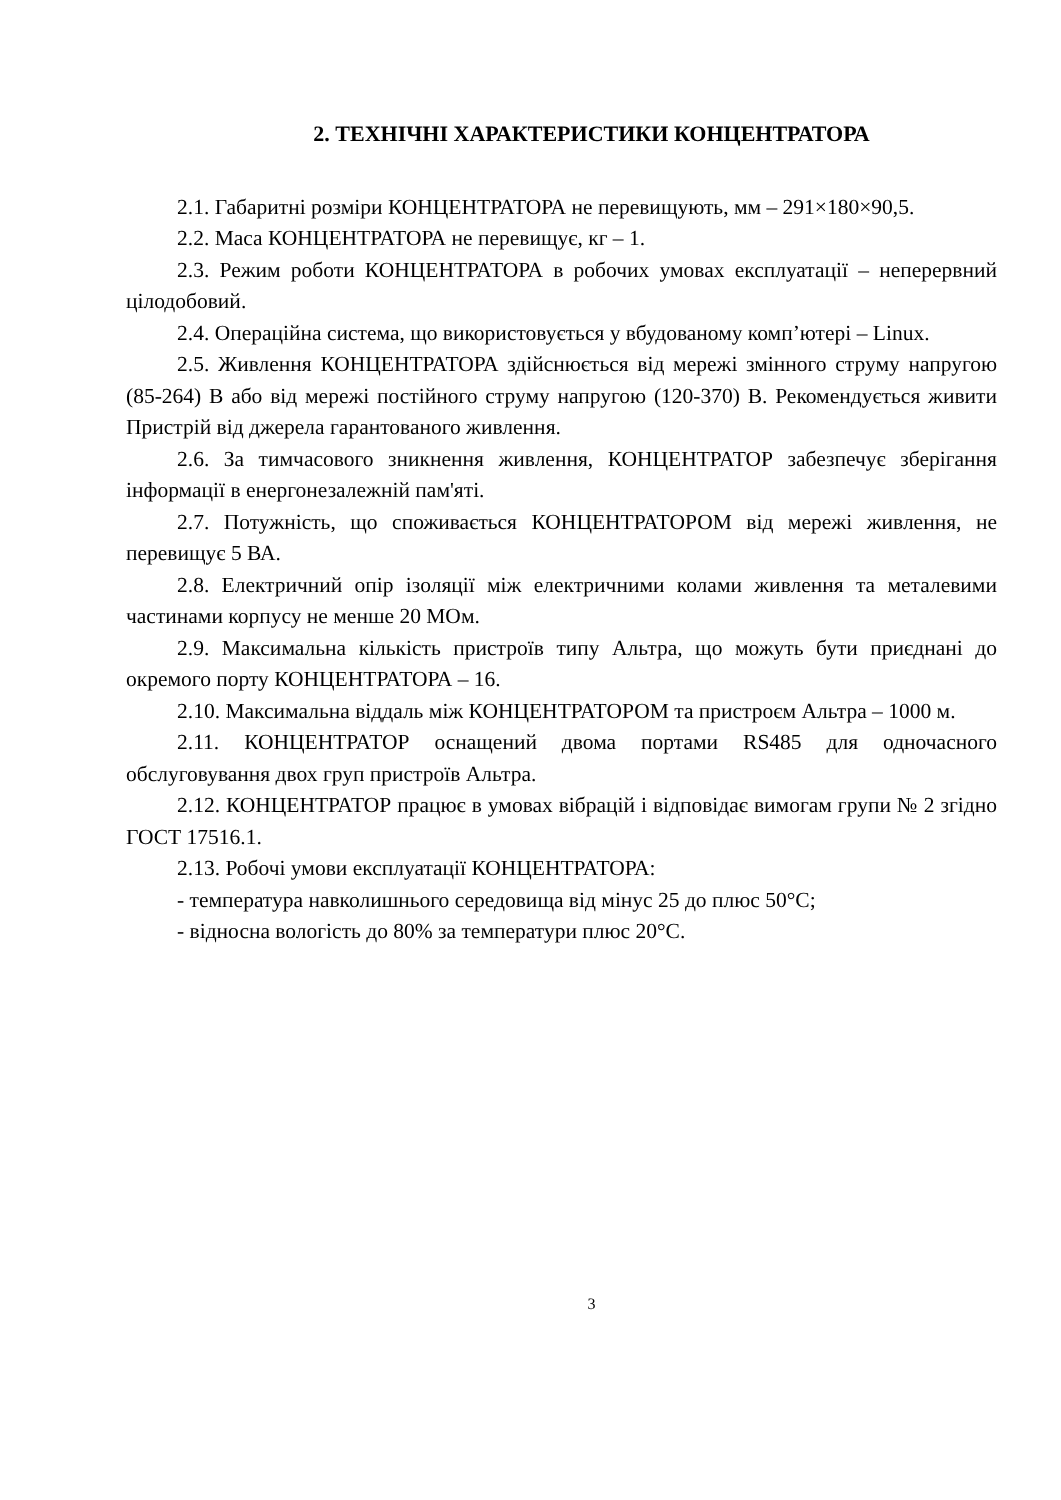2. ТЕХНІЧНІ ХАРАКТЕРИСТИКИ КОНЦЕНТРАТОРА
2.1. Габаритні розміри КОНЦЕНТРАТОРА не перевищують, мм – 291×180×90,5.
2.2. Маса КОНЦЕНТРАТОРА не перевищує, кг – 1.
2.3. Режим роботи КОНЦЕНТРАТОРА в робочих умовах експлуатації – неперервний цілодобовий.
2.4. Операційна система, що використовується у вбудованому комп’ютері – Linux.
2.5. Живлення КОНЦЕНТРАТОРА здійснюється від мережі змінного струму напругою (85-264) В або від мережі постійного струму напругою (120-370) В. Рекомендується живити Пристрій від джерела гарантованого живлення.
2.6. За тимчасового зникнення живлення, КОНЦЕНТРАТОР забезпечує зберігання інформації в енергонезалежній пам'яті.
2.7. Потужність, що споживається КОНЦЕНТРАТОРОМ від мережі живлення, не перевищує 5 ВА.
2.8. Електричний опір ізоляції між електричними колами живлення та металевими частинами корпусу не менше 20 МОм.
2.9. Максимальна кількість пристроїв типу Альтра, що можуть бути приєднані до окремого порту КОНЦЕНТРАТОРА – 16.
2.10. Максимальна віддаль між КОНЦЕНТРАТОРОМ та пристроєм Альтра – 1000 м.
2.11. КОНЦЕНТРАТОР оснащений двома портами RS485 для одночасного обслуговування двох груп пристроїв Альтра.
2.12. КОНЦЕНТРАТОР працює в умовах вібрацій і відповідає вимогам групи № 2 згідно ГОСТ 17516.1.
2.13. Робочі умови експлуатації КОНЦЕНТРАТОРА:
- температура навколишнього середовища від мінус 25 до плюс 50°С;
- відносна вологість до 80% за температури плюс 20°С.
3